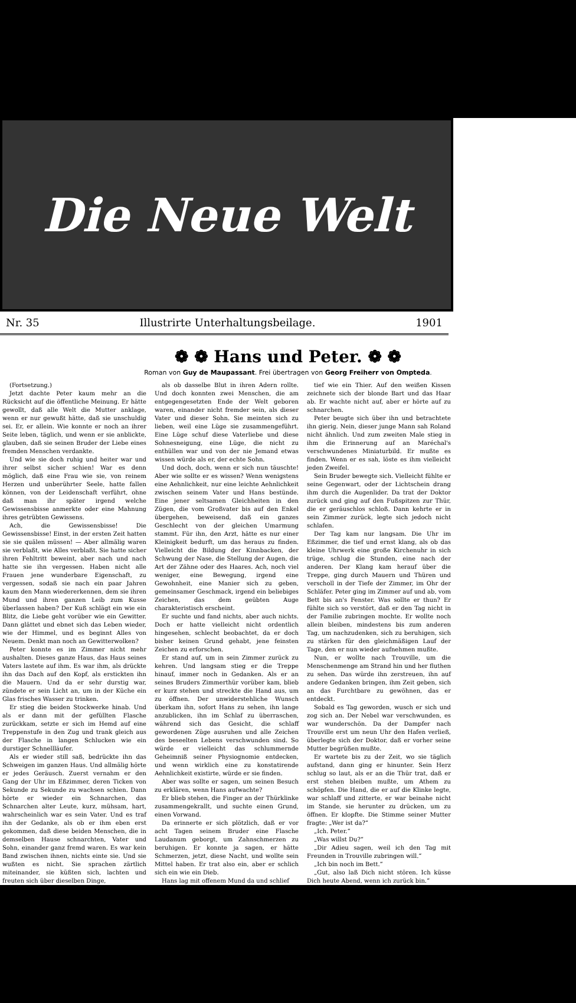Die Neue Welt
Nr. 35 Illustrirte Unterhaltungsbeilage. 1901
❁ ❁ Hans und Peter. ❁ ❁
Roman von Guy de Maupassant. Frei übertragen von Georg Freiherr von Ompteda.
(Fortsetzung.)
Jetzt dachte Peter kaum mehr an die Rücksicht auf die öffentliche Meinung. Er hätte gewollt, daß alle Welt die Mutter anklage, wenn er nur gewußt hätte, daß sie unschuldig sei. Er, er allein. Wie konnte er noch an ihrer Seite leben, täglich, und wenn er sie anblickte, glauben, daß sie seinen Bruder der Liebe eines fremden Menschen verdankte.
Und wie sie doch ruhig und heiter war und ihrer selbst sicher schien! War es denn möglich, daß eine Frau wie sie, von reinem Herzen und unberührter Seele, hatte fallen können, von der Leidenschaft verführt, ohne daß man ihr später irgend welche Gewissensbisse anmerkte oder eine Mahnung ihres getrübten Gewissens.
Ach, die Gewissensbisse! Die Gewissensbisse! Einst, in der ersten Zeit hatten sie sie quälen müssen! — Aber allmälig waren sie verblaßt, wie Alles verblaßt. Sie hatte sicher ihren Fehltritt beweint, aber nach und nach hatte sie ihn vergessen. Haben nicht alle Frauen jene wunderbare Eigenschaft, zu vergessen, sodaß sie nach ein paar Jahren kaum den Mann wiedererkennen, dem sie ihren Mund und ihren ganzen Leib zum Kusse überlassen haben? Der Kuß schlägt ein wie ein Blitz, die Liebe geht vorüber wie ein Gewitter. Dann glättet und ebnet sich das Leben wieder, wie der Himmel, und es beginnt Alles von Neuem. Denkt man noch an Gewitterwolken?
Peter konnte es im Zimmer nicht mehr aushalten. Dieses ganze Haus, das Haus seines Vaters lastete auf ihm. Es war ihm, als drückte ihn das Dach auf den Kopf, als erstickten ihn die Mauern. Und da er sehr durstig war, zündete er sein Licht an, um in der Küche ein Glas frisches Wasser zu trinken.
Er stieg die beiden Stockwerke hinab. Und als er dann mit der gefüllten Flasche zurückkam, setzte er sich im Hemd auf eine Treppenstufe in den Zug und trank gleich aus der Flasche in langen Schlucken wie ein durstiger Schnellläufer.
Als er wieder still saß, bedrückte ihn das Schweigen im ganzen Haus. Und allmälig hörte er jedes Geräusch. Zuerst vernahm er den Gang der Uhr im Eßzimmer, deren Ticken von Sekunde zu Sekunde zu wachsen schien. Dann hörte er wieder ein Schnarchen, das Schnarchen alter Leute, kurz, mühsam, hart, wahrscheinlich war es sein Vater. Und es traf ihn der Gedanke, als ob er ihm eben erst gekommen, daß diese beiden Menschen, die in demselben Hause schnarchten, Vater und Sohn, einander ganz fremd waren. Es war kein Band zwischen ihnen, nichts einte sie. Und sie wußten es nicht. Sie sprachen zärtlich miteinander, sie küßten sich, lachten und freuten sich über dieselben Dinge,
als ob dasselbe Blut in ihren Adern rollte. Und doch konnten zwei Menschen, die am entgegengesetzten Ende der Welt geboren waren, einander nicht fremder sein, als dieser Vater und dieser Sohn. Sie meinten sich zu lieben, weil eine Lüge sie zusammengeführt. Eine Lüge schuf diese Vaterliebe und diese Sohnesneigung, eine Lüge, die nicht zu enthüllen war und von der nie Jemand etwas wissen würde als er, der echte Sohn.
Und doch, doch, wenn er sich nun täuschte! Aber wie sollte er es wissen? Wenn wenigstens eine Aehnlichkeit, nur eine leichte Aehnlichkeit zwischen seinem Vater und Hans bestünde. Eine jener seltsamen Gleichheiten in den Zügen, die vom Großvater bis auf den Enkel übergehen, beweisend, daß ein ganzes Geschlecht von der gleichen Umarmung stammt. Für ihn, den Arzt, hätte es nur einer Kleinigkeit bedurft, um das heraus zu finden. Vielleicht die Bildung der Kinnbacken, der Schwung der Nase, die Stellung der Augen, die Art der Zähne oder des Haares. Ach, noch viel weniger, eine Bewegung, irgend eine Gewohnheit, eine Manier sich zu geben, gemeinsamer Geschmack, irgend ein beliebiges Zeichen, das dem geübten Auge charakteristisch erscheint.
Er suchte und fand nichts, aber auch nichts. Doch er hatte vielleicht nicht ordentlich hingesehen, schlecht beobachtet, da er doch bisher keinen Grund gehabt, jene feinsten Zeichen zu erforschen.
Er stand auf, um in sein Zimmer zurück zu kehren. Und langsam stieg er die Treppe hinauf, immer noch in Gedanken. Als er an seines Bruders Zimmerthür vorüber kam, blieb er kurz stehen und streckte die Hand aus, um zu öffnen. Der unwiderstehliche Wunsch überkam ihn, sofort Hans zu sehen, ihn lange anzublicken, ihn im Schlaf zu überraschen, während sich das Gesicht, die schlaff gewordenen Züge ausruhen und alle Zeichen des beseelten Lebens verschwunden sind. So würde er vielleicht das schlummernde Geheimniß seiner Physiognomie entdecken, und wenn wirklich eine zu konstatirende Aehnlichkeit existirte, würde er sie finden.
Aber was sollte er sagen, um seinen Besuch zu erklären, wenn Hans aufwachte?
Er blieb stehen, die Finger an der Thürklinke zusammengekrallt, und suchte einen Grund, einen Vorwand.
Da erinnerte er sich plötzlich, daß er vor acht Tagen seinem Bruder eine Flasche Laudanum geborgt, um Zahnschmerzen zu beruhigen. Er konnte ja sagen, er hätte Schmerzen, jetzt, diese Nacht, und wollte sein Mittel haben. Er trat also ein, aber er schlich sich ein wie ein Dieb.
Hans lag mit offenem Mund da und schlief
tief wie ein Thier. Auf den weißen Kissen zeichnete sich der blonde Bart und das Haar ab. Er wachte nicht auf, aber er hörte auf zu schnarchen.
Peter beugte sich über ihn und betrachtete ihn gierig. Nein, dieser junge Mann sah Roland nicht ähnlich. Und zum zweiten Male stieg in ihm die Erinnerung auf an Maréchal's verschwundenes Miniaturbild. Er mußte es finden. Wenn er es sah, löste es ihm vielleicht jeden Zweifel.
Sein Bruder bewegte sich. Vielleicht fühlte er seine Gegenwart, oder der Lichtschein drang ihm durch die Augenlider. Da trat der Doktor zurück und ging auf den Fußspitzen zur Thür, die er geräuschlos schloß. Dann kehrte er in sein Zimmer zurück, legte sich jedoch nicht schlafen.
Der Tag kam nur langsam. Die Uhr im Eßzimmer, die tief und ernst klang, als ob das kleine Uhrwerk eine große Kirchenuhr in sich trüge, schlug die Stunden, eine nach der anderen. Der Klang kam herauf über die Treppe, ging durch Mauern und Thüren und verscholl in der Tiefe der Zimmer, im Ohr der Schläfer. Peter ging im Zimmer auf und ab, vom Bett bis an's Fenster. Was sollte er thun? Er fühlte sich so verstört, daß er den Tag nicht in der Familie zubringen mochte. Er wollte noch allein bleiben, mindestens bis zum anderen Tag, um nachzudenken, sich zu beruhigen, sich zu stärken für den gleichmäßigen Lauf der Tage, den er nun wieder aufnehmen mußte.
Nun, er wollte nach Trouville, um die Menschenmenge am Strand hin und her fluthen zu sehen. Das würde ihn zerstreuen, ihn auf andere Gedanken bringen, ihm Zeit geben, sich an das Furchtbare zu gewöhnen, das er entdeckt.
Sobald es Tag geworden, wusch er sich und zog sich an. Der Nebel war verschwunden, es war wunderschön. Da der Dampfer nach Trouville erst um neun Uhr den Hafen verließ, überlegte sich der Doktor, daß er vorher seine Mutter begrüßen mußte.
Er wartete bis zu der Zeit, wo sie täglich aufstand, dann ging er hinunter. Sein Herz schlug so laut, als er an die Thür trat, daß er erst stehen bleiben mußte, um Athem zu schöpfen. Die Hand, die er auf die Klinke legte, war schlaff und zitterte, er war beinahe nicht im Stande, sie herunter zu drücken, um zu öffnen. Er klopfte. Die Stimme seiner Mutter fragte: „Wer ist da?“
„Ich. Peter.“
„Was willst Du?“
„Dir Adieu sagen, weil ich den Tag mit Freunden in Trouville zubringen will.“
„Ich bin noch im Bett.“
„Gut, also laß Dich nicht stören. Ich küsse Dich heute Abend, wenn ich zurück bin.“